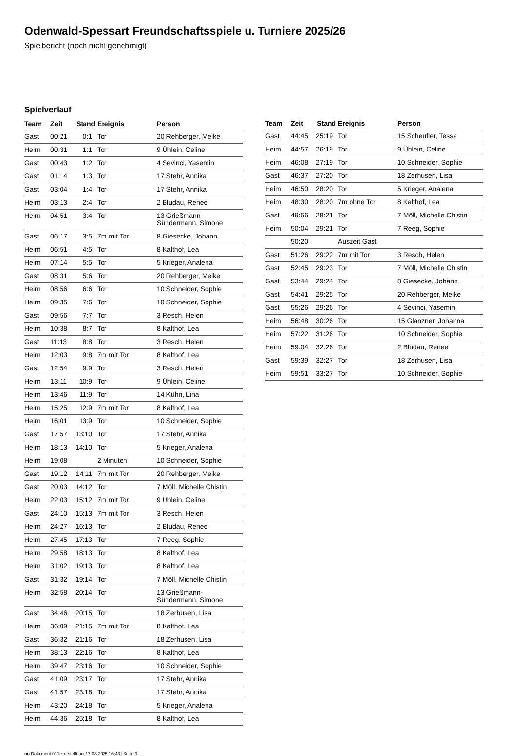Odenwald-Spessart Freundschaftsspiele u. Turniere 2025/26
Spielbericht (noch nicht genehmigt)
Spielverlauf
| Team | Zeit | Stand | Ereignis | Person |
| --- | --- | --- | --- | --- |
| Gast | 00:21 | 0:1 | Tor | 20 Rehberger, Meike |
| Heim | 00:31 | 1:1 | Tor | 9 Ühlein, Celine |
| Gast | 00:43 | 1:2 | Tor | 4 Sevinci, Yasemin |
| Gast | 01:14 | 1:3 | Tor | 17 Stehr, Annika |
| Gast | 03:04 | 1:4 | Tor | 17 Stehr, Annika |
| Heim | 03:13 | 2:4 | Tor | 2 Bludau, Renee |
| Heim | 04:51 | 3:4 | Tor | 13 Grießmann- Sündermann, Simone |
| Gast | 06:17 | 3:5 | 7m mit Tor | 8 Giesecke, Johann |
| Heim | 06:51 | 4:5 | Tor | 8 Kalthof, Lea |
| Heim | 07:14 | 5:5 | Tor | 5 Krieger, Analena |
| Gast | 08:31 | 5:6 | Tor | 20 Rehberger, Meike |
| Heim | 08:56 | 6:6 | Tor | 10 Schneider, Sophie |
| Heim | 09:35 | 7:6 | Tor | 10 Schneider, Sophie |
| Gast | 09:56 | 7:7 | Tor | 3 Resch, Helen |
| Heim | 10:38 | 8:7 | Tor | 8 Kalthof, Lea |
| Gast | 11:13 | 8:8 | Tor | 3 Resch, Helen |
| Heim | 12:03 | 9:8 | 7m mit Tor | 8 Kalthof, Lea |
| Gast | 12:54 | 9:9 | Tor | 3 Resch, Helen |
| Heim | 13:11 | 10:9 | Tor | 9 Ühlein, Celine |
| Heim | 13:46 | 11:9 | Tor | 14 Kühn, Lina |
| Heim | 15:25 | 12:9 | 7m mit Tor | 8 Kalthof, Lea |
| Heim | 16:01 | 13:9 | Tor | 10 Schneider, Sophie |
| Gast | 17:57 | 13:10 | Tor | 17 Stehr, Annika |
| Heim | 18:13 | 14:10 | Tor | 5 Krieger, Analena |
| Heim | 19:08 | | 2 Minuten | 10 Schneider, Sophie |
| Gast | 19:12 | 14:11 | 7m mit Tor | 20 Rehberger, Meike |
| Gast | 20:03 | 14:12 | Tor | 7 Möll, Michelle Chistin |
| Heim | 22:03 | 15:12 | 7m mit Tor | 9 Ühlein, Celine |
| Gast | 24:10 | 15:13 | 7m mit Tor | 3 Resch, Helen |
| Heim | 24:27 | 16:13 | Tor | 2 Bludau, Renee |
| Heim | 27:45 | 17:13 | Tor | 7 Reeg, Sophie |
| Heim | 29:58 | 18:13 | Tor | 8 Kalthof, Lea |
| Heim | 31:02 | 19:13 | Tor | 8 Kalthof, Lea |
| Gast | 31:32 | 19:14 | Tor | 7 Möll, Michelle Chistin |
| Heim | 32:58 | 20:14 | Tor | 13 Grießmann- Sündermann, Simone |
| Gast | 34:46 | 20:15 | Tor | 18 Zerhusen, Lisa |
| Heim | 36:09 | 21:15 | 7m mit Tor | 8 Kalthof, Lea |
| Gast | 36:32 | 21:16 | Tor | 18 Zerhusen, Lisa |
| Heim | 38:13 | 22:16 | Tor | 8 Kalthof, Lea |
| Heim | 39:47 | 23:16 | Tor | 10 Schneider, Sophie |
| Gast | 41:09 | 23:17 | Tor | 17 Stehr, Annika |
| Gast | 41:57 | 23:18 | Tor | 17 Stehr, Annika |
| Heim | 43:20 | 24:18 | Tor | 5 Krieger, Analena |
| Heim | 44:36 | 25:18 | Tor | 8 Kalthof, Lea |
| Team | Zeit | Stand | Ereignis | Person |
| --- | --- | --- | --- | --- |
| Gast | 44:45 | 25:19 | Tor | 15 Scheufler, Tessa |
| Heim | 44:57 | 26:19 | Tor | 9 Ühlein, Celine |
| Heim | 46:08 | 27:19 | Tor | 10 Schneider, Sophie |
| Gast | 46:37 | 27:20 | Tor | 18 Zerhusen, Lisa |
| Heim | 46:50 | 28:20 | Tor | 5 Krieger, Analena |
| Heim | 48:30 | 28:20 | 7m ohne Tor | 8 Kalthof, Lea |
| Gast | 49:56 | 28:21 | Tor | 7 Möll, Michelle Chistin |
| Heim | 50:04 | 29:21 | Tor | 7 Reeg, Sophie |
| | 50:20 | | Auszeit Gast | |
| Gast | 51:26 | 29:22 | 7m mit Tor | 3 Resch, Helen |
| Gast | 52:45 | 29:23 | Tor | 7 Möll, Michelle Chistin |
| Gast | 53:44 | 29:24 | Tor | 8 Giesecke, Johann |
| Gast | 54:41 | 29:25 | Tor | 20 Rehberger, Meike |
| Gast | 55:26 | 29:26 | Tor | 4 Sevinci, Yasemin |
| Heim | 56:48 | 30:26 | Tor | 15 Glanzner, Johanna |
| Heim | 57:22 | 31:26 | Tor | 10 Schneider, Sophie |
| Heim | 59:04 | 32:26 | Tor | 2 Bludau, Renee |
| Gast | 59:39 | 32:27 | Tor | 18 Zerhusen, Lisa |
| Heim | 59:51 | 33:27 | Tor | 10 Schneider, Sophie |
nu.Dokument 011e, erstellt am 17.08.2025 16:43 | Seite 3